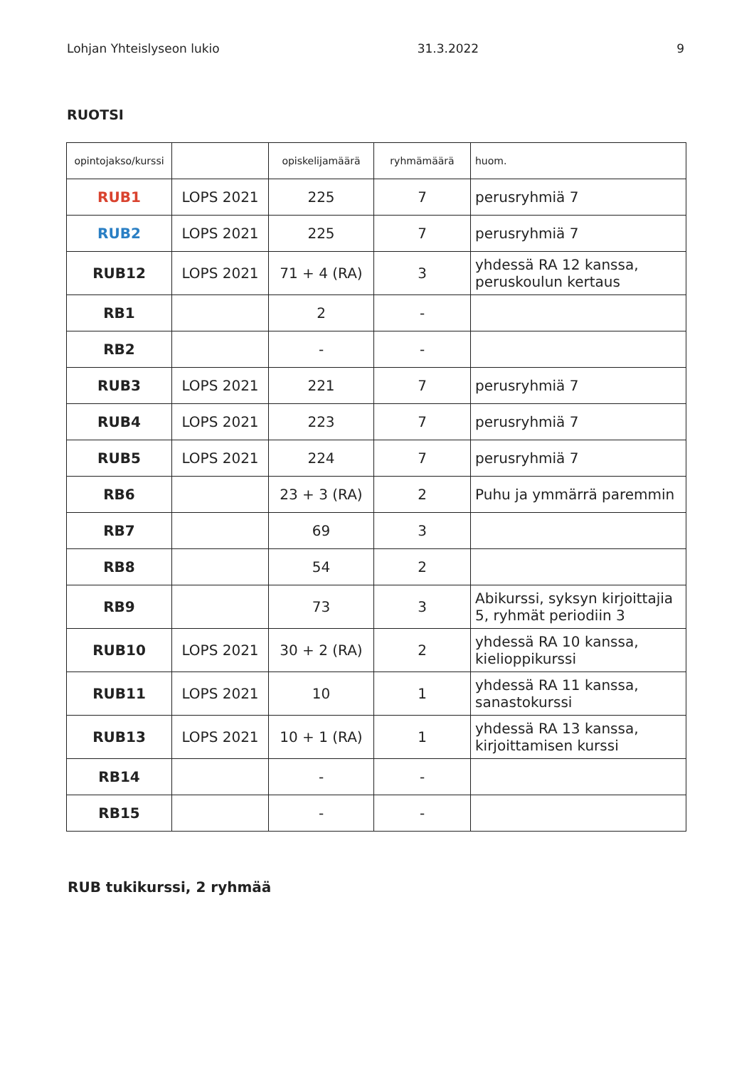Lohjan Yhteislyseon lukio 31.3.2022 9
RUOTSI
| opintojakso/kurssi | | opiskelijamäärä | ryhmämäärä | huom. |
| --- | --- | --- | --- | --- |
| RUB1 | LOPS 2021 | 225 | 7 | perusryhmiä 7 |
| RUB2 | LOPS 2021 | 225 | 7 | perusryhmiä 7 |
| RUB12 | LOPS 2021 | 71 + 4 (RA) | 3 | yhdessä RA 12 kanssa, peruskoulun kertaus |
| RB1 | | 2 | - | |
| RB2 | | - | - | |
| RUB3 | LOPS 2021 | 221 | 7 | perusryhmiä 7 |
| RUB4 | LOPS 2021 | 223 | 7 | perusryhmiä 7 |
| RUB5 | LOPS 2021 | 224 | 7 | perusryhmiä 7 |
| RB6 | | 23 + 3 (RA) | 2 | Puhu ja ymmärrä paremmin |
| RB7 | | 69 | 3 | |
| RB8 | | 54 | 2 | |
| RB9 | | 73 | 3 | Abikurssi, syksyn kirjoittajia 5, ryhmät periodiin 3 |
| RUB10 | LOPS 2021 | 30 + 2 (RA) | 2 | yhdessä RA 10 kanssa, kielioppikurssi |
| RUB11 | LOPS 2021 | 10 | 1 | yhdessä RA 11 kanssa, sanastokurssi |
| RUB13 | LOPS 2021 | 10 + 1 (RA) | 1 | yhdessä RA 13 kanssa, kirjoittamisen kurssi |
| RB14 | | - | - | |
| RB15 | | - | - | |
RUB tukikurssi, 2 ryhmää